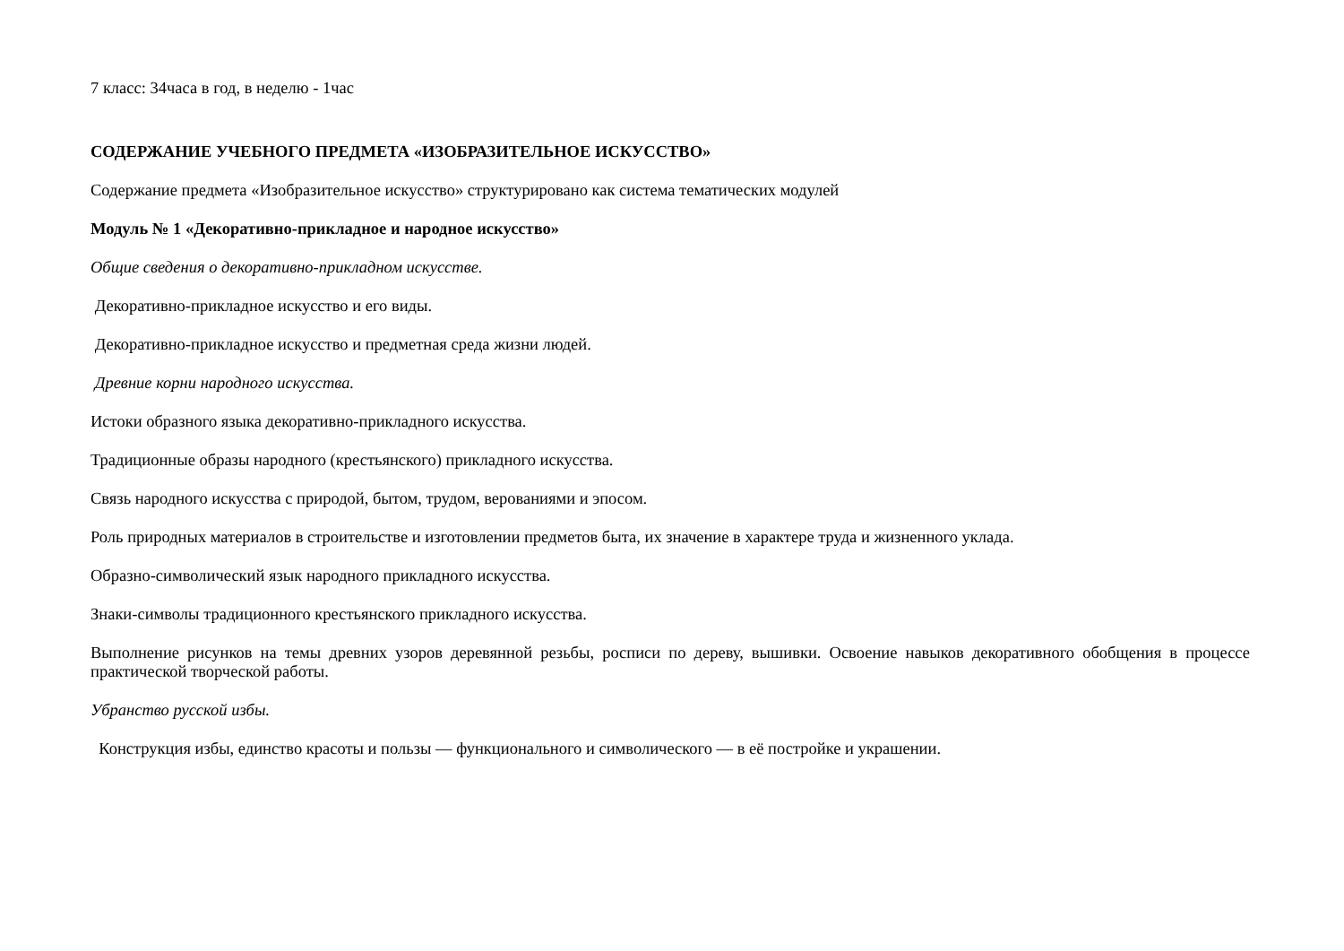7 класс: 34часа в год, в неделю - 1час
СОДЕРЖАНИЕ УЧЕБНОГО ПРЕДМЕТА «ИЗОБРАЗИТЕЛЬНОЕ ИСКУССТВО»
Содержание предмета «Изобразительное искусство» структурировано как система тематических модулей
Модуль № 1 «Декоративно-прикладное и народное искусство»
Общие сведения о декоративно-прикладном искусстве.
Декоративно-прикладное искусство и его виды.
Декоративно-прикладное искусство и предметная среда жизни людей.
Древние корни народного искусства.
Истоки образного языка декоративно-прикладного искусства.
Традиционные образы народного (крестьянского) прикладного искусства.
Связь народного искусства с природой, бытом, трудом, верованиями и эпосом.
Роль природных материалов в строительстве и изготовлении предметов быта, их значение в характере труда и жизненного уклада.
Образно-символический язык народного прикладного искусства.
Знаки-символы традиционного крестьянского прикладного искусства.
Выполнение рисунков на темы древних узоров деревянной резьбы, росписи по дереву, вышивки. Освоение навыков декоративного обобщения в процессе практической творческой работы.
Убранство русской избы.
Конструкция избы, единство красоты и пользы — функционального и символического — в её постройке и украшении.